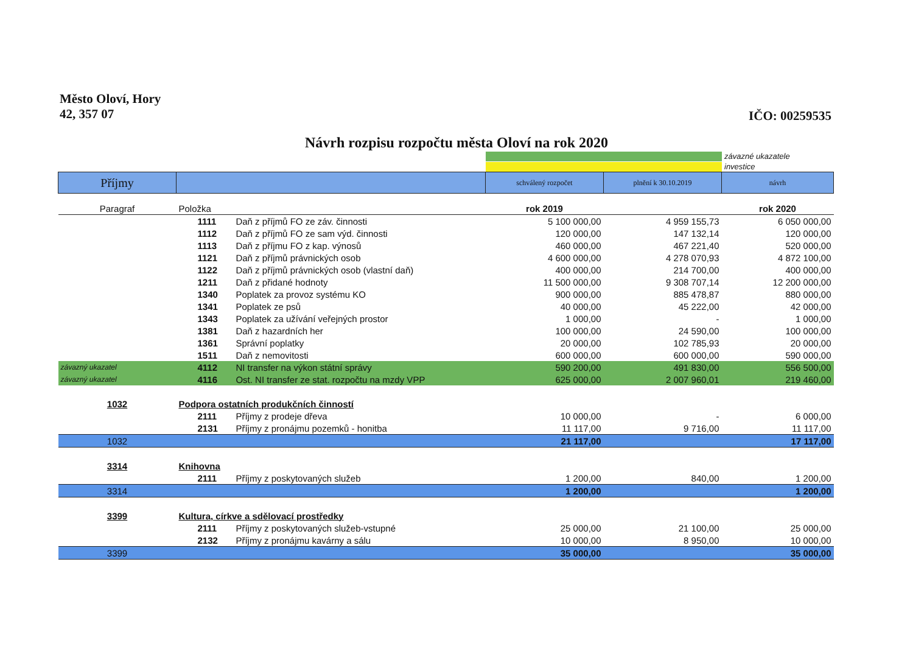Město Oloví, Hory
42, 357 07
IČO: 00259535
Návrh rozpisu rozpočtu města Oloví na rok 2020
závazné ukazatele
investice
| Příjmy | | | schválený rozpočet | plnění k 30.10.2019 | návrh |
| --- | --- | --- | --- | --- | --- |
| Paragraf | Položka | | rok 2019 | | rok 2020 |
| | 1111 | Daň z příjmů FO ze záv. činnosti | 5 100 000,00 | 4 959 155,73 | 6 050 000,00 |
| | 1112 | Daň z příjmů FO ze sam výd. činnosti | 120 000,00 | 147 132,14 | 120 000,00 |
| | 1113 | Daň z příjmu FO z kap. výnosů | 460 000,00 | 467 221,40 | 520 000,00 |
| | 1121 | Daň z příjmů právnických osob | 4 600 000,00 | 4 278 070,93 | 4 872 100,00 |
| | 1122 | Daň z příjmů právnických osob (vlastní daň) | 400 000,00 | 214 700,00 | 400 000,00 |
| | 1211 | Daň z přidané hodnoty | 11 500 000,00 | 9 308 707,14 | 12 200 000,00 |
| | 1340 | Poplatek za provoz systému KO | 900 000,00 | 885 478,87 | 880 000,00 |
| | 1341 | Poplatek ze psů | 40 000,00 | 45 222,00 | 42 000,00 |
| | 1343 | Poplatek za užívání veřejných prostor | 1 000,00 | - | 1 000,00 |
| | 1381 | Daň z hazardních her | 100 000,00 | 24 590,00 | 100 000,00 |
| | 1361 | Správní poplatky | 20 000,00 | 102 785,93 | 20 000,00 |
| | 1511 | Daň z nemovitosti | 600 000,00 | 600 000,00 | 590 000,00 |
| závazný ukazatel | 4112 | NI transfer na výkon státní správy | 590 200,00 | 491 830,00 | 556 500,00 |
| závazný ukazatel | 4116 | Ost. NI transfer ze stat. rozpočtu na mzdy VPP | 625 000,00 | 2 007 960,01 | 219 460,00 |
| 1032 | Podpora ostatních produkčních činností | | | | |
| | 2111 | Příjmy z prodeje dřeva | 10 000,00 | - | 6 000,00 |
| | 2131 | Příjmy z pronájmu pozemků - honitba | 11 117,00 | 9 716,00 | 11 117,00 |
| 1032 | | | 21 117,00 | | 17 117,00 |
| 3314 | Knihovna | | | | |
| | 2111 | Příjmy z poskytovaných služeb | 1 200,00 | 840,00 | 1 200,00 |
| 3314 | | | 1 200,00 | | 1 200,00 |
| 3399 | Kultura, církve a sdělovací prostředky | | | | |
| | 2111 | Příjmy z poskytovaných služeb-vstupné | 25 000,00 | 21 100,00 | 25 000,00 |
| | 2132 | Příjmy z pronájmu kavárny a sálu | 10 000,00 | 8 950,00 | 10 000,00 |
| 3399 | | | 35 000,00 | | 35 000,00 |